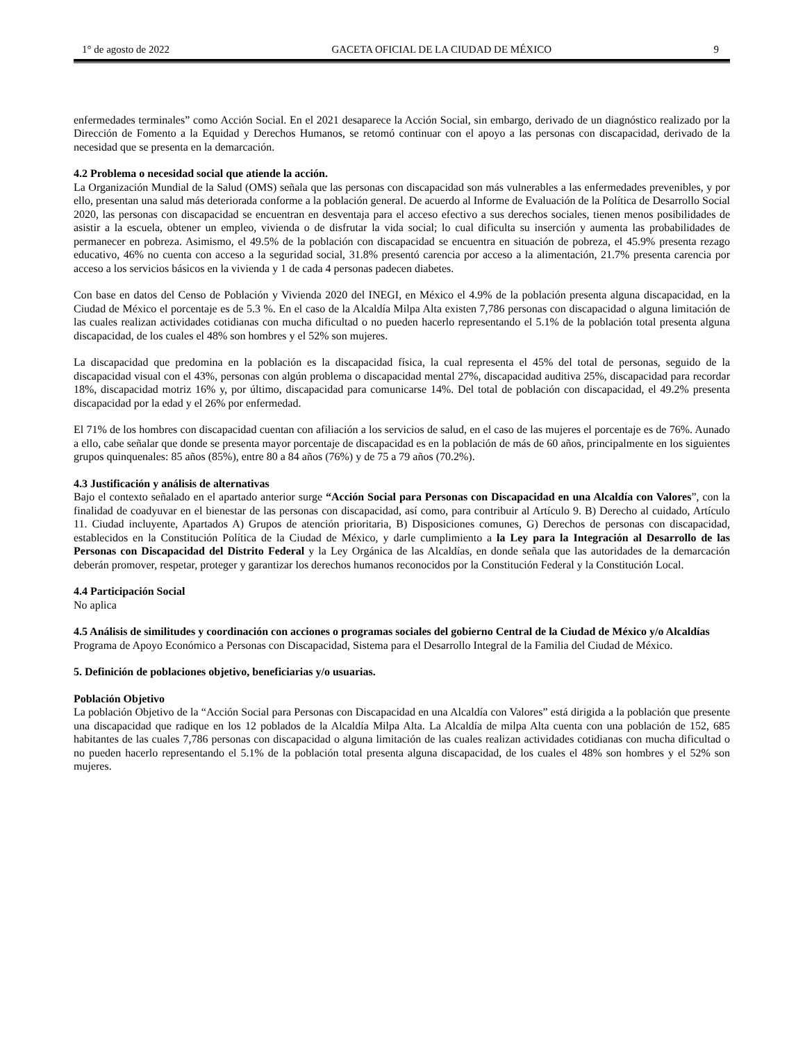1° de agosto de 2022 GACETA OFICIAL DE LA CIUDAD DE MÉXICO 9
enfermedades terminales” como Acción Social. En el 2021 desaparece la Acción Social, sin embargo, derivado de un diagnóstico realizado por la Dirección de Fomento a la Equidad y Derechos Humanos, se retomó continuar con el apoyo a las personas con discapacidad, derivado de la necesidad que se presenta en la demarcación.
4.2 Problema o necesidad social que atiende la acción.
La Organización Mundial de la Salud (OMS) señala que las personas con discapacidad son más vulnerables a las enfermedades prevenibles, y por ello, presentan una salud más deteriorada conforme a la población general. De acuerdo al Informe de Evaluación de la Política de Desarrollo Social 2020, las personas con discapacidad se encuentran en desventaja para el acceso efectivo a sus derechos sociales, tienen menos posibilidades de asistir a la escuela, obtener un empleo, vivienda o de disfrutar la vida social; lo cual dificulta su inserción y aumenta las probabilidades de permanecer en pobreza. Asimismo, el 49.5% de la población con discapacidad se encuentra en situación de pobreza, el 45.9% presenta rezago educativo, 46% no cuenta con acceso a la seguridad social, 31.8% presentó carencia por acceso a la alimentación, 21.7% presenta carencia por acceso a los servicios básicos en la vivienda y 1 de cada 4 personas padecen diabetes.
Con base en datos del Censo de Población y Vivienda 2020 del INEGI, en México el 4.9% de la población presenta alguna discapacidad, en la Ciudad de México el porcentaje es de 5.3 %. En el caso de la Alcaldía Milpa Alta existen 7,786 personas con discapacidad o alguna limitación de las cuales realizan actividades cotidianas con mucha dificultad o no pueden hacerlo representando el 5.1% de la población total presenta alguna discapacidad, de los cuales el 48% son hombres y el 52% son mujeres.
La discapacidad que predomina en la población es la discapacidad física, la cual representa el 45% del total de personas, seguido de la discapacidad visual con el 43%, personas con algún problema o discapacidad mental 27%, discapacidad auditiva 25%, discapacidad para recordar 18%, discapacidad motriz 16% y, por último, discapacidad para comunicarse 14%. Del total de población con discapacidad, el 49.2% presenta discapacidad por la edad y el 26% por enfermedad.
El 71% de los hombres con discapacidad cuentan con afiliación a los servicios de salud, en el caso de las mujeres el porcentaje es de 76%. Aunado a ello, cabe señalar que donde se presenta mayor porcentaje de discapacidad es en la población de más de 60 años, principalmente en los siguientes grupos quinquenales: 85 años (85%), entre 80 a 84 años (76%) y de 75 a 79 años (70.2%).
4.3 Justificación y análisis de alternativas
Bajo el contexto señalado en el apartado anterior surge “Acción Social para Personas con Discapacidad en una Alcaldía con Valores”, con la finalidad de coadyuvar en el bienestar de las personas con discapacidad, así como, para contribuir al Artículo 9. B) Derecho al cuidado, Artículo 11. Ciudad incluyente, Apartados A) Grupos de atención prioritaria, B) Disposiciones comunes, G) Derechos de personas con discapacidad, establecidos en la Constitución Política de la Ciudad de México, y darle cumplimiento a la Ley para la Integración al Desarrollo de las Personas con Discapacidad del Distrito Federal y la Ley Orgánica de las Alcaldías, en donde señala que las autoridades de la demarcación deberán promover, respetar, proteger y garantizar los derechos humanos reconocidos por la Constitución Federal y la Constitución Local.
4.4 Participación Social
No aplica
4.5 Análisis de similitudes y coordinación con acciones o programas sociales del gobierno Central de la Ciudad de México y/o Alcaldías
Programa de Apoyo Económico a Personas con Discapacidad, Sistema para el Desarrollo Integral de la Familia del Ciudad de México.
5. Definición de poblaciones objetivo, beneficiarias y/o usuarias.
Población Objetivo
La población Objetivo de la “Acción Social para Personas con Discapacidad en una Alcaldía con Valores” está dirigida a la población que presente una discapacidad que radique en los 12 poblados de la Alcaldía Milpa Alta. La Alcaldía de milpa Alta cuenta con una población de 152, 685 habitantes de las cuales 7,786 personas con discapacidad o alguna limitación de las cuales realizan actividades cotidianas con mucha dificultad o no pueden hacerlo representando el 5.1% de la población total presenta alguna discapacidad, de los cuales el 48% son hombres y el 52% son mujeres.